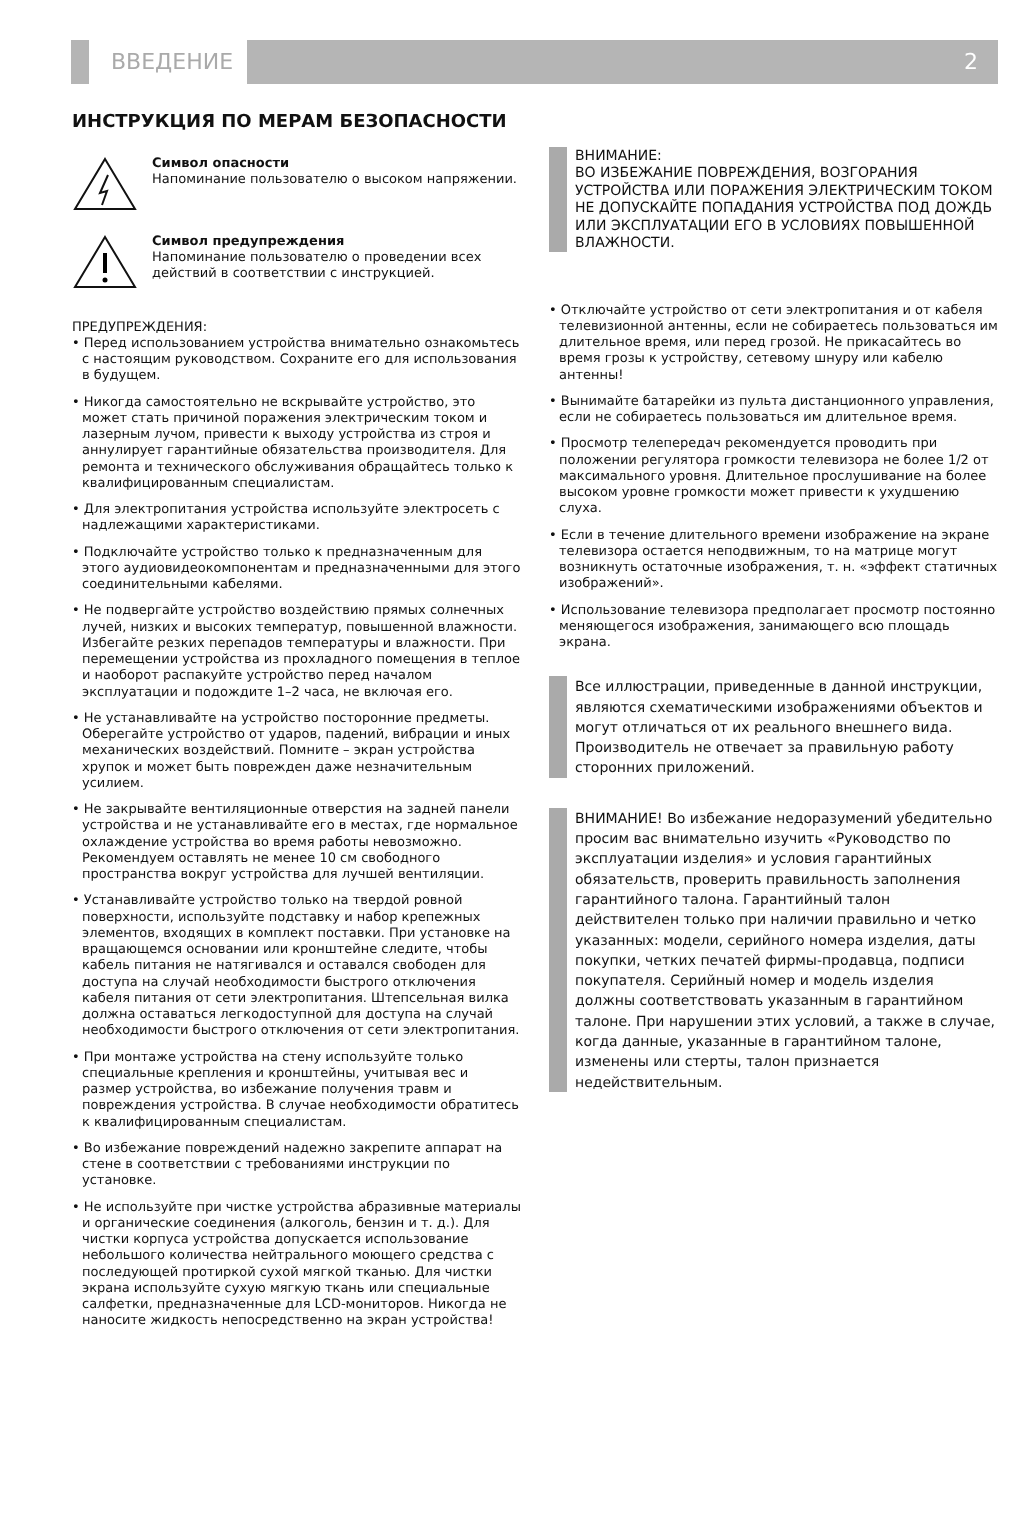ВВЕДЕНИЕ
2
ИНСТРУКЦИЯ ПО МЕРАМ БЕЗОПАСНОСТИ
Символ опасности
Напоминание пользователю о высоком напряжении.
Символ предупреждения
Напоминание пользователю о проведении всех действий в соответствии с инструкцией.
ПРЕДУПРЕЖДЕНИЯ:
• Перед использованием устройства внимательно ознакомьтесь с настоящим руководством. Сохраните его для использования в будущем.
• Никогда самостоятельно не вскрывайте устройство, это может стать причиной поражения электрическим током и лазерным лучом, привести к выходу устройства из строя и аннулирует гарантийные обязательства производителя. Для ремонта и технического обслуживания обращайтесь только к квалифицированным специалистам.
• Для электропитания устройства используйте электросеть с надлежащими характеристиками.
• Подключайте устройство только к предназначенным для этого аудиовидеокомпонентам и предназначенными для этого соединительными кабелями.
• Не подвергайте устройство воздействию прямых солнечных лучей, низких и высоких температур, повышенной влажности. Избегайте резких перепадов температуры и влажности. При перемещении устройства из прохладного помещения в теплое и наоборот распакуйте устройство перед началом эксплуатации и подождите 1–2 часа, не включая его.
• Не устанавливайте на устройство посторонние предметы. Оберегайте устройство от ударов, падений, вибрации и иных механических воздействий. Помните – экран устройства хрупок и может быть поврежден даже незначительным усилием.
• Не закрывайте вентиляционные отверстия на задней панели устройства и не устанавливайте его в местах, где нормальное охлаждение устройства во время работы невозможно. Рекомендуем оставлять не менее 10 см свободного пространства вокруг устройства для лучшей вентиляции.
• Устанавливайте устройство только на твердой ровной поверхности, используйте подставку и набор крепежных элементов, входящих в комплект поставки. При установке на вращающемся основании или кронштейне следите, чтобы кабель питания не натягивался и оставался свободен для доступа на случай необходимости быстрого отключения кабеля питания от сети электропитания. Штепсельная вилка должна оставаться легкодоступной для доступа на случай необходимости быстрого отключения от сети электропитания.
• При монтаже устройства на стену используйте только специальные крепления и кронштейны, учитывая вес и размер устройства, во избежание получения травм и повреждения устройства. В случае необходимости обратитесь к квалифицированным специалистам.
• Во избежание повреждений надежно закрепите аппарат на стене в соответствии с требованиями инструкции по установке.
• Не используйте при чистке устройства абразивные материалы и органические соединения (алкоголь, бензин и т. д.). Для чистки корпуса устройства допускается использование небольшого количества нейтрального моющего средства с последующей протиркой сухой мягкой тканью. Для чистки экрана используйте сухую мягкую ткань или специальные салфетки, предназначенные для LCD-мониторов. Никогда не наносите жидкость непосредственно на экран устройства!
ВНИМАНИЕ:
ВО ИЗБЕЖАНИЕ ПОВРЕЖДЕНИЯ, ВОЗГОРАНИЯ УСТРОЙСТВА ИЛИ ПОРАЖЕНИЯ ЭЛЕКТРИЧЕСКИМ ТОКОМ НЕ ДОПУСКАЙТЕ ПОПАДАНИЯ УСТРОЙСТВА ПОД ДОЖДЬ ИЛИ ЭКСПЛУАТАЦИИ ЕГО В УСЛОВИЯХ ПОВЫШЕННОЙ ВЛАЖНОСТИ.
• Отключайте устройство от сети электропитания и от кабеля телевизионной антенны, если не собираетесь пользоваться им длительное время, или перед грозой. Не прикасайтесь во время грозы к устройству, сетевому шнуру или кабелю антенны!
• Вынимайте батарейки из пульта дистанционного управления, если не собираетесь пользоваться им длительное время.
• Просмотр телепередач рекомендуется проводить при положении регулятора громкости телевизора не более 1/2 от максимального уровня. Длительное прослушивание на более высоком уровне громкости может привести к ухудшению слуха.
• Если в течение длительного времени изображение на экране телевизора остается неподвижным, то на матрице могут возникнуть остаточные изображения, т. н. «эффект статичных изображений».
• Использование телевизора предполагает просмотр постоянно меняющегося изображения, занимающего всю площадь экрана.
Все иллюстрации, приведенные в данной инструкции, являются схематическими изображениями объектов и могут отличаться от их реального внешнего вида. Производитель не отвечает за правильную работу сторонних приложений.
ВНИМАНИЕ! Во избежание недоразумений убедительно просим вас внимательно изучить «Руководство по эксплуатации изделия» и условия гарантийных обязательств, проверить правильность заполнения гарантийного талона. Гарантийный талон действителен только при наличии правильно и четко указанных: модели, серийного номера изделия, даты покупки, четких печатей фирмы-продавца, подписи покупателя. Серийный номер и модель изделия должны соответствовать указанным в гарантийном талоне. При нарушении этих условий, а также в случае, когда данные, указанные в гарантийном талоне, изменены или стерты, талон признается недействительным.